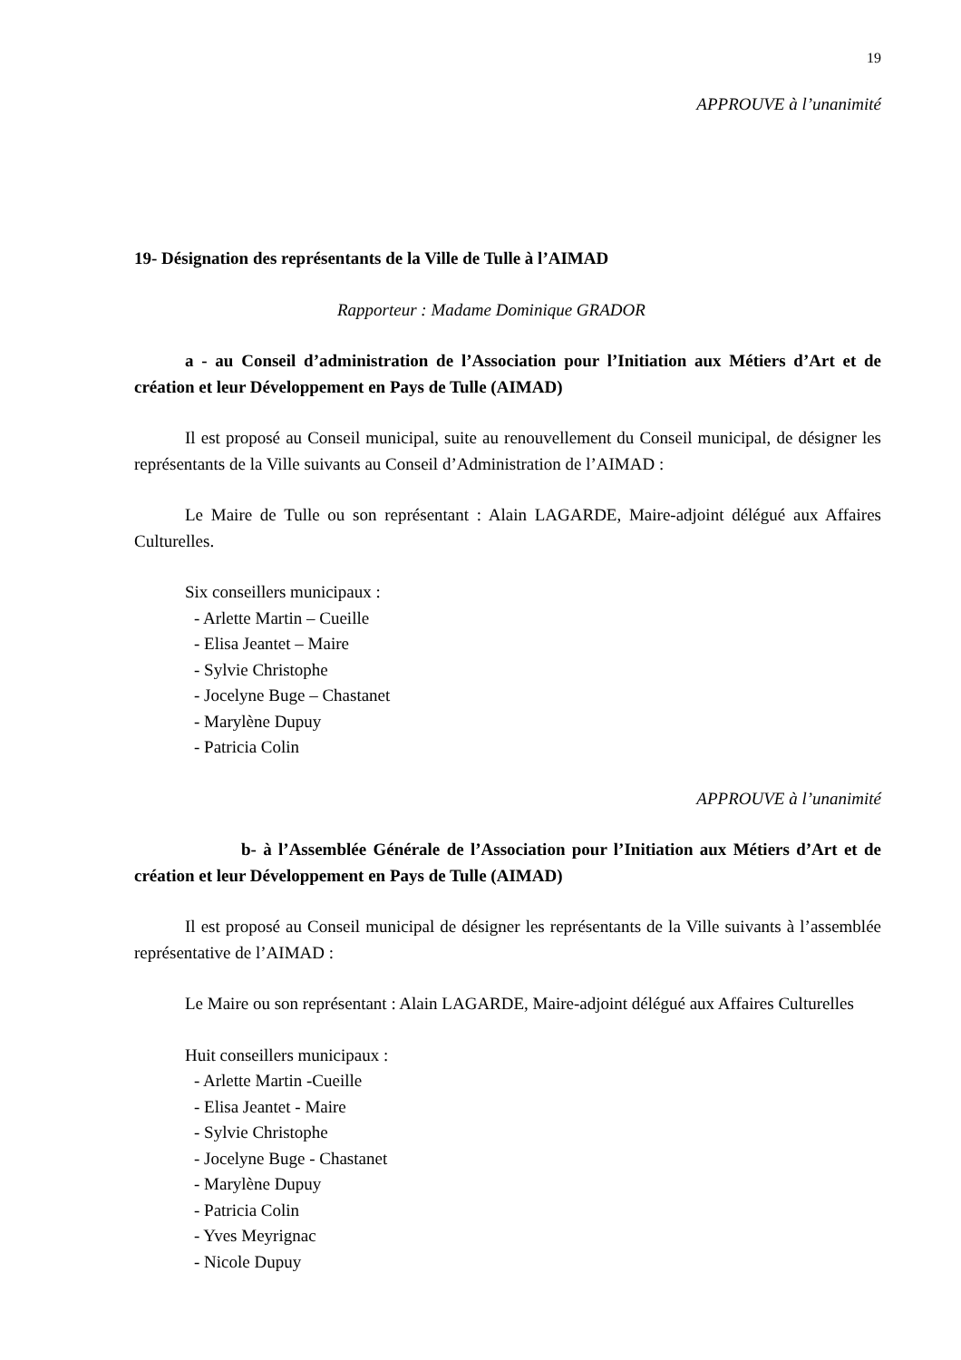19
APPROUVE à l’unanimité
19- Désignation des représentants de la Ville de Tulle à l’AIMAD
Rapporteur : Madame Dominique GRADOR
a - au Conseil d’administration de l’Association pour l’Initiation aux Métiers d’Art et de création et leur Développement en Pays de Tulle (AIMAD)
Il est proposé au Conseil municipal, suite au renouvellement du Conseil municipal, de désigner les représentants de la Ville suivants au Conseil d’Administration de l’AIMAD :
Le Maire de Tulle ou son représentant : Alain LAGARDE, Maire-adjoint délégué aux Affaires Culturelles.
Six conseillers municipaux :
- Arlette Martin – Cueille
- Elisa Jeantet – Maire
- Sylvie Christophe
- Jocelyne Buge – Chastanet
- Marylène Dupuy
- Patricia Colin
APPROUVE à l’unanimité
b- à l’Assemblée Générale de l’Association pour l’Initiation aux Métiers d’Art et de création et leur Développement en Pays de Tulle (AIMAD)
Il est proposé au Conseil municipal de désigner les représentants de la Ville suivants à l’assemblée représentative de l’AIMAD :
Le Maire ou son représentant : Alain LAGARDE, Maire-adjoint délégué aux Affaires Culturelles
Huit conseillers municipaux :
- Arlette Martin -Cueille
- Elisa Jeantet - Maire
- Sylvie Christophe
- Jocelyne Buge - Chastanet
- Marylène Dupuy
- Patricia Colin
- Yves Meyrignac
- Nicole Dupuy